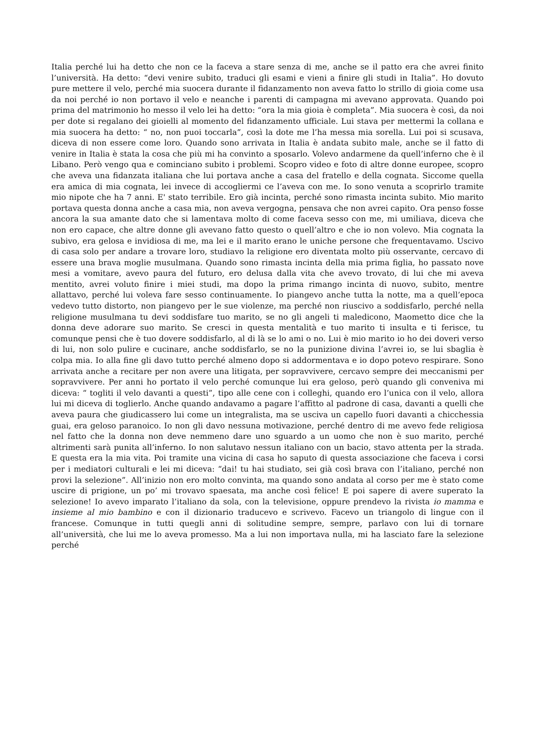Italia perché lui ha detto che non ce la faceva a stare senza di me, anche se il patto era che avrei finito l’università. Ha detto: “devi venire subito, traduci gli esami e vieni a finire gli studi in Italia”. Ho dovuto pure mettere il velo, perché mia suocera durante il fidanzamento non aveva fatto lo strillo di gioia come usa da noi perché io non portavo il velo e neanche i parenti di campagna mi avevano approvata. Quando poi prima del matrimonio ho messo il velo lei ha detto: “ora la mia gioia è completa”. Mia suocera è così, da noi per dote si regalano dei gioielli al momento del fidanzamento ufficiale. Lui stava per mettermi la collana e mia suocera ha detto: “ no, non puoi toccarla”, così la dote me l’ha messa mia sorella. Lui poi si scusava, diceva di non essere come loro. Quando sono arrivata in Italia è andata subito male, anche se il fatto di venire in Italia è stata la cosa che più mi ha convinto a sposarlo. Volevo andarmene da quell’inferno che è il Libano. Però vengo qua e cominciano subito i problemi. Scopro video e foto di altre donne europee, scopro che aveva una fidanzata italiana che lui portava anche a casa del fratello e della cognata. Siccome quella era amica di mia cognata, lei invece di accogliermi ce l’aveva con me. Io sono venuta a scoprirlo tramite mio nipote che ha 7 anni. E' stato terribile. Ero già incinta, perché sono rimasta incinta subito. Mio marito portava questa donna anche a casa mia, non aveva vergogna, pensava che non avrei capito. Ora penso fosse ancora la sua amante dato che si lamentava molto di come faceva sesso con me, mi umiliava, diceva che non ero capace, che altre donne gli avevano fatto questo o quell’altro e che io non volevo. Mia cognata la subivo, era gelosa e invidiosa di me, ma lei e il marito erano le uniche persone che frequentavamo. Uscivo di casa solo per andare a trovare loro, studiavo la religione ero diventata molto più osservante, cercavo di essere una brava moglie musulmana. Quando sono rimasta incinta della mia prima figlia, ho passato nove mesi a vomitare, avevo paura del futuro, ero delusa dalla vita che avevo trovato, di lui che mi aveva mentito, avrei voluto finire i miei studi, ma dopo la prima rimango incinta di nuovo, subito, mentre allattavo, perché lui voleva fare sesso continuamente. Io piangevo anche tutta la notte, ma a quell’epoca vedevo tutto distorto, non piangevo per le sue violenze, ma perché non riuscivo a soddisfarlo, perché nella religione musulmana tu devi soddisfare tuo marito, se no gli angeli ti maledicono, Maometto dice che la donna deve adorare suo marito. Se cresci in questa mentalità e tuo marito ti insulta e ti ferisce, tu comunque pensi che è tuo dovere soddisfarlo, al di là se lo ami o no. Lui è mio marito io ho dei doveri verso di lui, non solo pulire e cucinare, anche soddisfarlo, se no la punizione divina l’avrei io, se lui sbaglia è colpa mia. Io alla fine gli davo tutto perché almeno dopo si addormentava e io dopo potevo respirare. Sono arrivata anche a recitare per non avere una litigata, per sopravvivere, cercavo sempre dei meccanismi per sopravvivere. Per anni ho portato il velo perché comunque lui era geloso, però quando gli conveniva mi diceva: “ togliti il velo davanti a questi”, tipo alle cene con i colleghi, quando ero l’unica con il velo, allora lui mi diceva di toglierlo. Anche quando andavamo a pagare l’affitto al padrone di casa, davanti a quelli che aveva paura che giudicassero lui come un integralista, ma se usciva un capello fuori davanti a chicchessia guai, era geloso paranoico. Io non gli davo nessuna motivazione, perché dentro di me avevo fede religiosa nel fatto che la donna non deve nemmeno dare uno sguardo a un uomo che non è suo marito, perché altrimenti sarà punita all’inferno. Io non salutavo nessun italiano con un bacio, stavo attenta per la strada. E questa era la mia vita. Poi tramite una vicina di casa ho saputo di questa associazione che faceva i corsi per i mediatori culturali e lei mi diceva: “dai! tu hai studiato, sei già così brava con l’italiano, perché non provi la selezione”. All’inizio non ero molto convinta, ma quando sono andata al corso per me è stato come uscire di prigione, un po’ mi trovavo spaesata, ma anche così felice! E poi sapere di avere superato la selezione! Io avevo imparato l’italiano da sola, con la televisione, oppure prendevo la rivista io mamma e insieme al mio bambino e con il dizionario traducevo e scrivevo. Facevo un triangolo di lingue con il francese. Comunque in tutti quegli anni di solitudine sempre, sempre, parlavo con lui di tornare all’università, che lui me lo aveva promesso. Ma a lui non importava nulla, mi ha lasciato fare la selezione perché